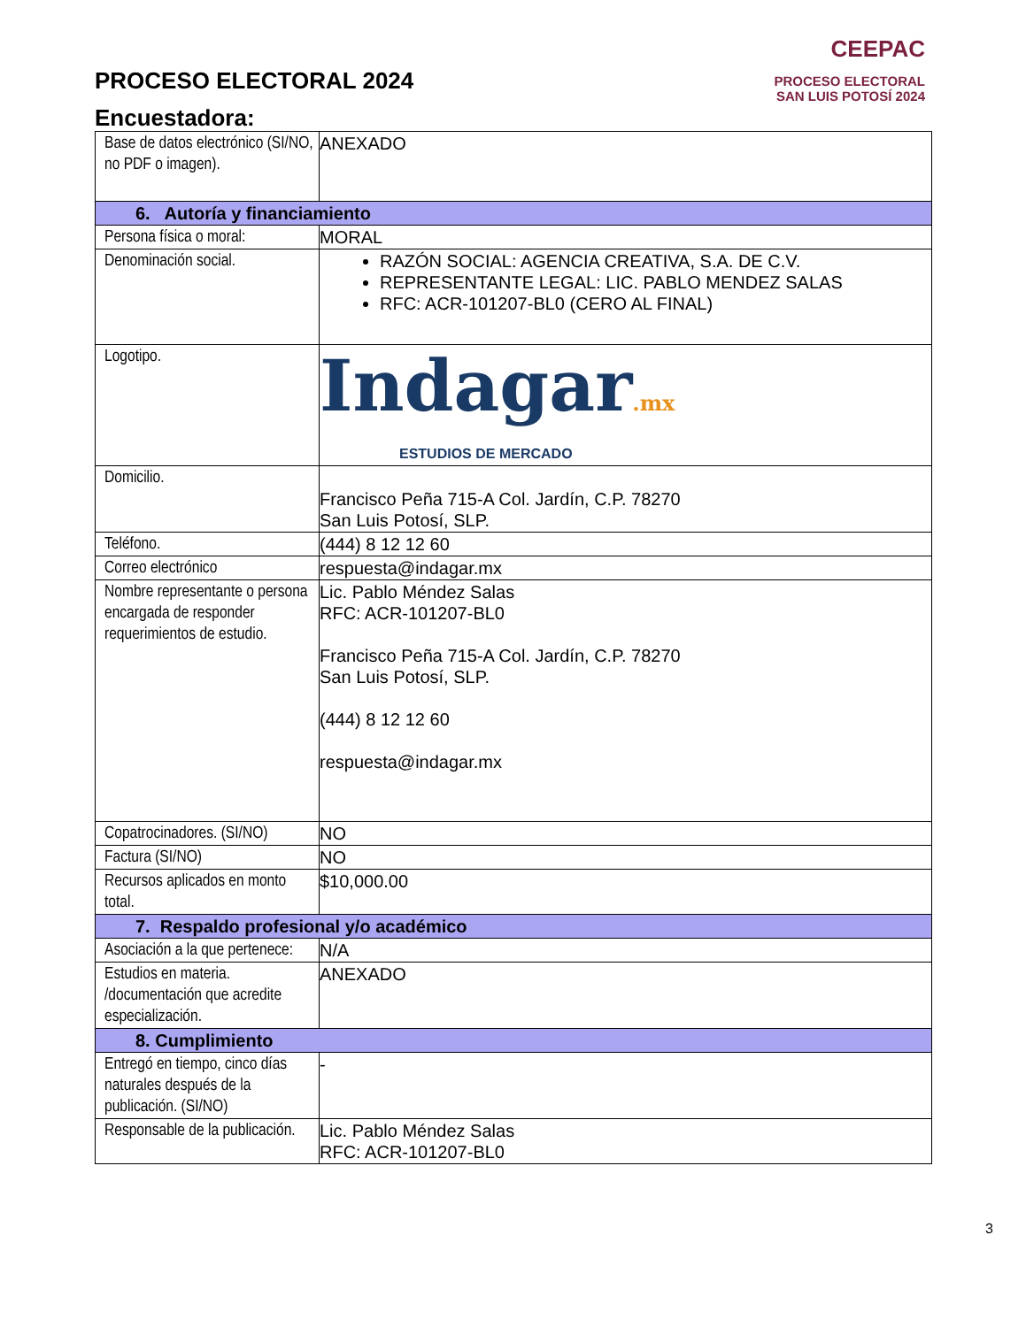PROCESO ELECTORAL 2024
Encuestadora:
CEEPAC
PROCESO ELECTORAL
SAN LUIS POTOSÍ 2024
| Base de datos electrónico (SI/NO, no PDF o imagen). | ANEXADO |
| 6. Autoría y financiamiento | |
| Persona física o moral: | MORAL |
| Denominación social. | RAZÓN SOCIAL: AGENCIA CREATIVA, S.A. DE C.V. REPRESENTANTE LEGAL: LIC. PABLO MENDEZ SALAS RFC: ACR-101207-BL0 (CERO AL FINAL) |
| Logotipo. | Indagar .mx ESTUDIOS DE MERCADO |
| Domicilio. | Francisco Peña 715-A Col. Jardín, C.P. 78270 San Luis Potosí, SLP. |
| Teléfono. | (444) 8 12 12 60 |
| Correo electrónico | respuesta@indagar.mx |
| Nombre representante o persona encargada de responder requerimientos de estudio. | Lic. Pablo Méndez Salas RFC: ACR-101207-BL0 Francisco Peña 715-A Col. Jardín, C.P. 78270 San Luis Potosí, SLP. (444) 8 12 12 60 respuesta@indagar.mx |
| Copatrocinadores. (SI/NO) | NO |
| Factura (SI/NO) | NO |
| Recursos aplicados en monto total. | $10,000.00 |
| 7. Respaldo profesional y/o académico | |
| Asociación a la que pertenece: | N/A |
| Estudios en materia. /documentación que acredite especialización. | ANEXADO |
| 8. Cumplimiento | |
| Entregó en tiempo, cinco días naturales después de la publicación. (SI/NO) | - |
| Responsable de la publicación. | Lic. Pablo Méndez Salas RFC: ACR-101207-BL0 |
3